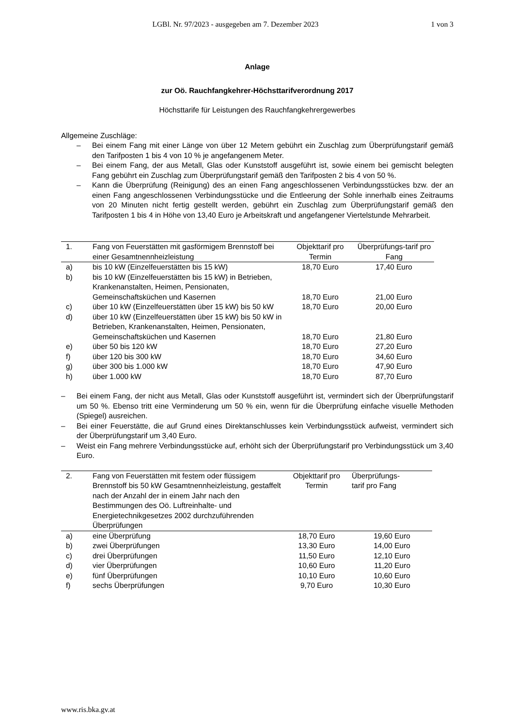LGBl. Nr. 97/2023 - ausgegeben am 7. Dezember 2023 1 von 3
Anlage
zur Oö. Rauchfangkehrer-Höchsttarifverordnung 2017
Höchsttarife für Leistungen des Rauchfangkehrergewerbes
Allgemeine Zuschläge:
– Bei einem Fang mit einer Länge von über 12 Metern gebührt ein Zuschlag zum Überprüfungstarif gemäß den Tarifposten 1 bis 4 von 10 % je angefangenem Meter.
– Bei einem Fang, der aus Metall, Glas oder Kunststoff ausgeführt ist, sowie einem bei gemischt belegten Fang gebührt ein Zuschlag zum Überprüfungstarif gemäß den Tarifposten 2 bis 4 von 50 %.
– Kann die Überprüfung (Reinigung) des an einen Fang angeschlossenen Verbindungsstückes bzw. der an einen Fang angeschlossenen Verbindungsstücke und die Entleerung der Sohle innerhalb eines Zeitraums von 20 Minuten nicht fertig gestellt werden, gebührt ein Zuschlag zum Überprüfungstarif gemäß den Tarifposten 1 bis 4 in Höhe von 13,40 Euro je Arbeitskraft und angefangener Viertelstunde Mehrarbeit.
| 1. | Fang von Feuerstätten mit gasförmigem Brennstoff bei einer Gesamtnennheizleistung | Objekttarif pro Termin | Überprüfungs-tarif pro Fang |
| --- | --- | --- | --- |
| a) | bis 10 kW (Einzelfeuerstätten bis 15 kW) | 18,70 Euro | 17,40 Euro |
| b) | bis 10 kW (Einzelfeuerstätten bis 15 kW) in Betrieben, Krankenanstalten, Heimen, Pensionaten, Gemeinschaftsküchen und Kasernen | 18,70 Euro | 21,00 Euro |
| c) | über 10 kW (Einzelfeuerstätten über 15 kW) bis 50 kW | 18,70 Euro | 20,00 Euro |
| d) | über 10 kW (Einzelfeuerstätten über 15 kW) bis 50 kW in Betrieben, Krankenanstalten, Heimen, Pensionaten, Gemeinschaftsküchen und Kasernen | 18,70 Euro | 21,80 Euro |
| e) | über 50 bis 120 kW | 18,70 Euro | 27,20 Euro |
| f) | über 120 bis 300 kW | 18,70 Euro | 34,60 Euro |
| g) | über 300 bis 1.000 kW | 18,70 Euro | 47,90 Euro |
| h) | über 1.000 kW | 18,70 Euro | 87,70 Euro |
– Bei einem Fang, der nicht aus Metall, Glas oder Kunststoff ausgeführt ist, vermindert sich der Überprüfungstarif um 50 %. Ebenso tritt eine Verminderung um 50 % ein, wenn für die Überprüfung einfache visuelle Methoden (Spiegel) ausreichen.
– Bei einer Feuerstätte, die auf Grund eines Direktanschlusses kein Verbindungsstück aufweist, vermindert sich der Überprüfungstarif um 3,40 Euro.
– Weist ein Fang mehrere Verbindungsstücke auf, erhöht sich der Überprüfungstarif pro Verbindungsstück um 3,40 Euro.
| 2. | Fang von Feuerstätten mit festem oder flüssigem Brennstoff bis 50 kW Gesamtnennheizleistung, gestaffelt nach der Anzahl der in einem Jahr nach den Bestimmungen des Oö. Luftreinhalte- und Energietechnikgesetzes 2002 durchzuführenden Überprüfungen | Objekttarif pro Termin | Überprüfungs- tarif pro Fang |
| --- | --- | --- | --- |
| a) | eine Überprüfung | 18,70 Euro | 19,60 Euro |
| b) | zwei Überprüfungen | 13,30 Euro | 14,00 Euro |
| c) | drei Überprüfungen | 11,50 Euro | 12,10 Euro |
| d) | vier Überprüfungen | 10,60 Euro | 11,20 Euro |
| e) | fünf Überprüfungen | 10,10 Euro | 10,60 Euro |
| f) | sechs Überprüfungen | 9,70 Euro | 10,30 Euro |
www.ris.bka.gv.at